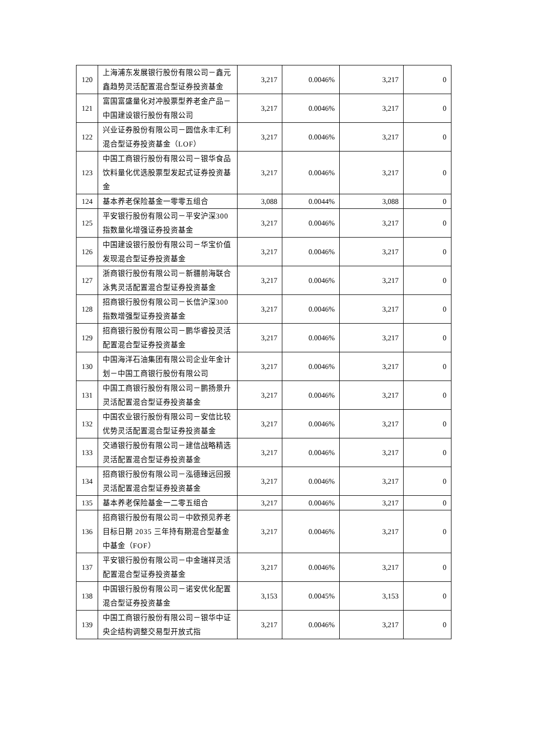| 120 | 上海浦东发展银行股份有限公司－鑫元鑫趋势灵活配置混合型证券投资基金 | 3,217 | 0.0046% | 3,217 | 0 |
| 121 | 富国富盛量化对冲股票型养老金产品－中国建设银行股份有限公司 | 3,217 | 0.0046% | 3,217 | 0 |
| 122 | 兴业证券股份有限公司－圆信永丰汇利混合型证券投资基金（LOF） | 3,217 | 0.0046% | 3,217 | 0 |
| 123 | 中国工商银行股份有限公司－银华食品饮料量化优选股票型发起式证券投资基金 | 3,217 | 0.0046% | 3,217 | 0 |
| 124 | 基本养老保险基金一零零五组合 | 3,088 | 0.0044% | 3,088 | 0 |
| 125 | 平安银行股份有限公司－平安沪深300 指数量化增强证券投资基金 | 3,217 | 0.0046% | 3,217 | 0 |
| 126 | 中国建设银行股份有限公司－华宝价值发现混合型证券投资基金 | 3,217 | 0.0046% | 3,217 | 0 |
| 127 | 浙商银行股份有限公司－新疆前海联合泳隽灵活配置混合型证券投资基金 | 3,217 | 0.0046% | 3,217 | 0 |
| 128 | 招商银行股份有限公司－长信沪深300 指数增强型证券投资基金 | 3,217 | 0.0046% | 3,217 | 0 |
| 129 | 招商银行股份有限公司－鹏华睿投灵活配置混合型证券投资基金 | 3,217 | 0.0046% | 3,217 | 0 |
| 130 | 中国海洋石油集团有限公司企业年金计划－中国工商银行股份有限公司 | 3,217 | 0.0046% | 3,217 | 0 |
| 131 | 中国工商银行股份有限公司－鹏扬景升灵活配置混合型证券投资基金 | 3,217 | 0.0046% | 3,217 | 0 |
| 132 | 中国农业银行股份有限公司－安信比较优势灵活配置混合型证券投资基金 | 3,217 | 0.0046% | 3,217 | 0 |
| 133 | 交通银行股份有限公司－建信战略精选灵活配置混合型证券投资基金 | 3,217 | 0.0046% | 3,217 | 0 |
| 134 | 招商银行股份有限公司－泓德臻远回报灵活配置混合型证券投资基金 | 3,217 | 0.0046% | 3,217 | 0 |
| 135 | 基本养老保险基金一二零五组合 | 3,217 | 0.0046% | 3,217 | 0 |
| 136 | 招商银行股份有限公司－中欧预见养老目标日期 2035 三年持有期混合型基金中基金（FOF） | 3,217 | 0.0046% | 3,217 | 0 |
| 137 | 平安银行股份有限公司－中金瑞祥灵活配置混合型证券投资基金 | 3,217 | 0.0046% | 3,217 | 0 |
| 138 | 中国银行股份有限公司－诺安优化配置混合型证券投资基金 | 3,153 | 0.0045% | 3,153 | 0 |
| 139 | 中国工商银行股份有限公司－银华中证央企结构调整交易型开放式指 | 3,217 | 0.0046% | 3,217 | 0 |